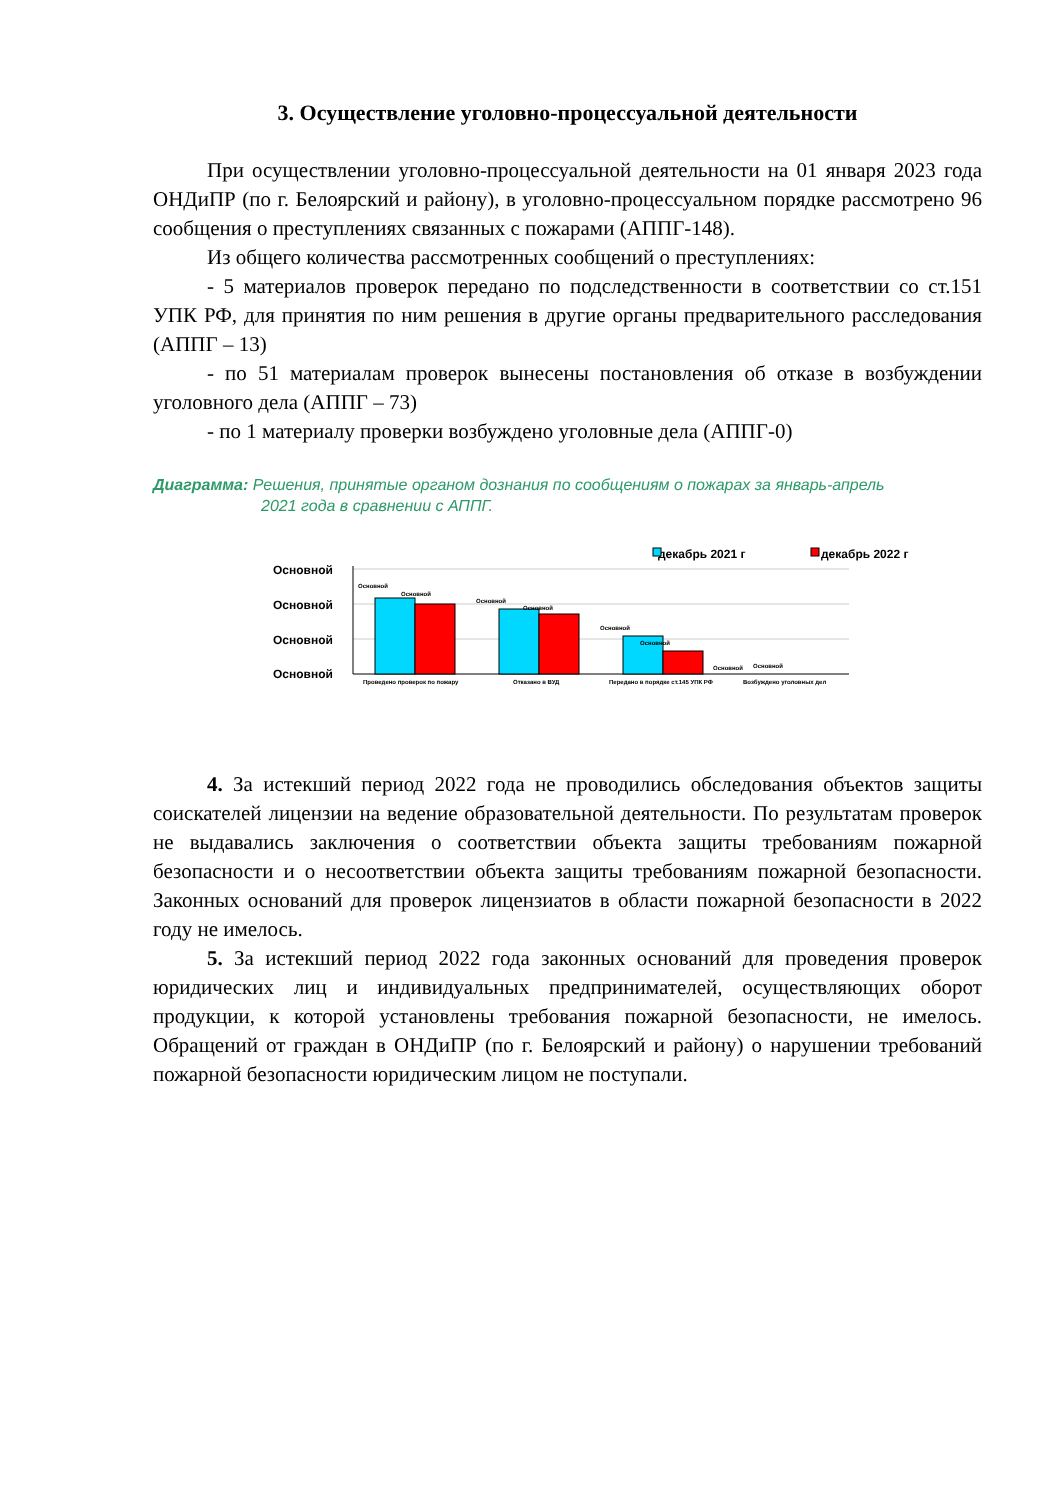3. Осуществление уголовно-процессуальной деятельности
При осуществлении уголовно-процессуальной деятельности на 01 января 2023 года ОНДиПР (по г. Белоярский и району), в уголовно-процессуальном порядке рассмотрено 96 сообщения о преступлениях связанных с пожарами (АППГ-148).
Из общего количества рассмотренных сообщений о преступлениях:
- 5 материалов проверок передано по подследственности в соответствии со ст.151 УПК РФ, для принятия по ним решения в другие органы предварительного расследования (АППГ – 13)
- по 51 материалам проверок вынесены постановления об отказе в возбуждении уголовного дела (АППГ – 73)
- по 1 материалу проверки возбуждено уголовные дела (АППГ-0)
Диаграмма: Решения, принятые органом дознания по сообщениям о пожарах за январь-апрель
2021 года в сравнении с АППГ.
декабрь 2021 г
декабрь 2022 г
Основной
Основной
Основной
Основной
Основной
Основной
Основной
Основной
Основной
Основной
Основной
Основной
Проведено проверок по пожару
Отказано в ВУД
Передано в порядке ст.145 УПК РФ
Возбуждено уголовных дел
4. За истекший период 2022 года не проводились обследования объектов защиты соискателей лицензии на ведение образовательной деятельности. По результатам проверок не выдавались заключения о соответствии объекта защиты требованиям пожарной безопасности и о несоответствии объекта защиты требованиям пожарной безопасности. Законных оснований для проверок лицензиатов в области пожарной безопасности в 2022 году не имелось.
5. За истекший период 2022 года законных оснований для проведения проверок юридических лиц и индивидуальных предпринимателей, осуществляющих оборот продукции, к которой установлены требования пожарной безопасности, не имелось. Обращений от граждан в ОНДиПР (по г. Белоярский и району) о нарушении требований пожарной безопасности юридическим лицом не поступали.